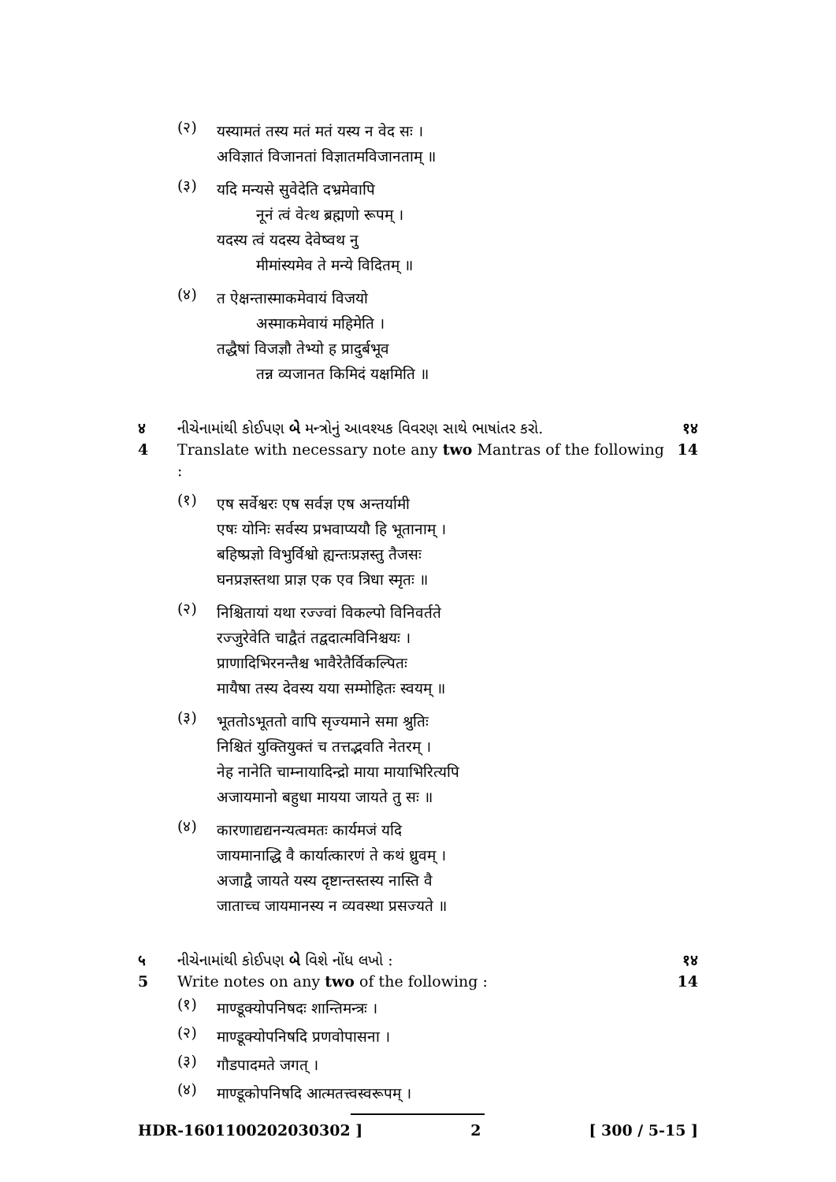(२)
यस्यामतं तस्य मतं मतं यस्य न वेद सः ।
अविज्ञातं विजानतां विज्ञातमविजानताम् ॥
(३)
यदि मन्यसे सुवेदेति दभ्रमेवापि
नूनं त्वं वेत्थ ब्रह्मणो रूपम् ।
यदस्य त्वं यदस्य देवेष्वथ नु
मीमांस्यमेव ते मन्ये विदितम् ॥
(४)
त ऐक्षन्तास्माकमेवायं विजयो
अस्माकमेवायं महिमेति ।
तद्धैषां विजज्ञौ तेभ्यो ह प्रादुर्बभूव
तन्न व्यजानत किमिदं यक्षमिति ॥
४ નીચેનામાંથી કોઈપણ બે મન્ત્રોનું આવશ્યક વિવરણ સાથે ભાષાંતર કરો.
१४
4 Translate with necessary note any two Mantras of the following :
14
(१)
एष सर्वेश्वरः एष सर्वज्ञ एष अन्तर्यामी
एषः योनिः सर्वस्य प्रभवाप्ययौ हि भूतानाम् ।
बहिष्प्रज्ञो विभुर्विश्वो ह्यन्तःप्रज्ञस्तु तैजसः
घनप्रज्ञस्तथा प्राज्ञ एक एव त्रिधा स्मृतः ॥
(२)
निश्चितायां यथा रज्ज्वां विकल्पो विनिवर्तते
रज्जुरेवेति चाद्वैतं तद्वदात्मविनिश्चयः ।
प्राणादिभिरनन्तैश्च भावैरेतैर्विकल्पितः
मायैषा तस्य देवस्य यया सम्मोहितः स्वयम् ॥
(३)
भूततोऽभूततो वापि सृज्यमाने समा श्रुतिः
निश्चितं युक्तियुक्तं च तत्तद्भवति नेतरम् ।
नेह नानेति चाम्नायादिन्द्रो माया मायाभिरित्यपि
अजायमानो बहुधा मायया जायते तु सः ॥
(४)
कारणाद्यद्यनन्यत्वमतः कार्यमजं यदि
जायमानाद्धि वै कार्यात्कारणं ते कथं ध्रुवम् ।
अजाद्वै जायते यस्य दृष्टान्तस्तस्य नास्ति वै
जाताच्च जायमानस्य न व्यवस्था प्रसज्यते ॥
५ નીચેનામાંથી કોઈપણ બે વિશે નોંધ લખો :
१४
5 Write notes on any two of the following :
14
(१)
माण्डूक्योपनिषदः शान्तिमन्त्रः ।
(२)
माण्डूक्योपनिषदि प्रणवोपासना ।
(३)
गौडपादमते जगत् ।
(४)
माण्डूकोपनिषदि आत्मतत्त्वस्वरूपम् ।
HDR-1601100202030302 ] 2 [ 300 / 5-15 ]